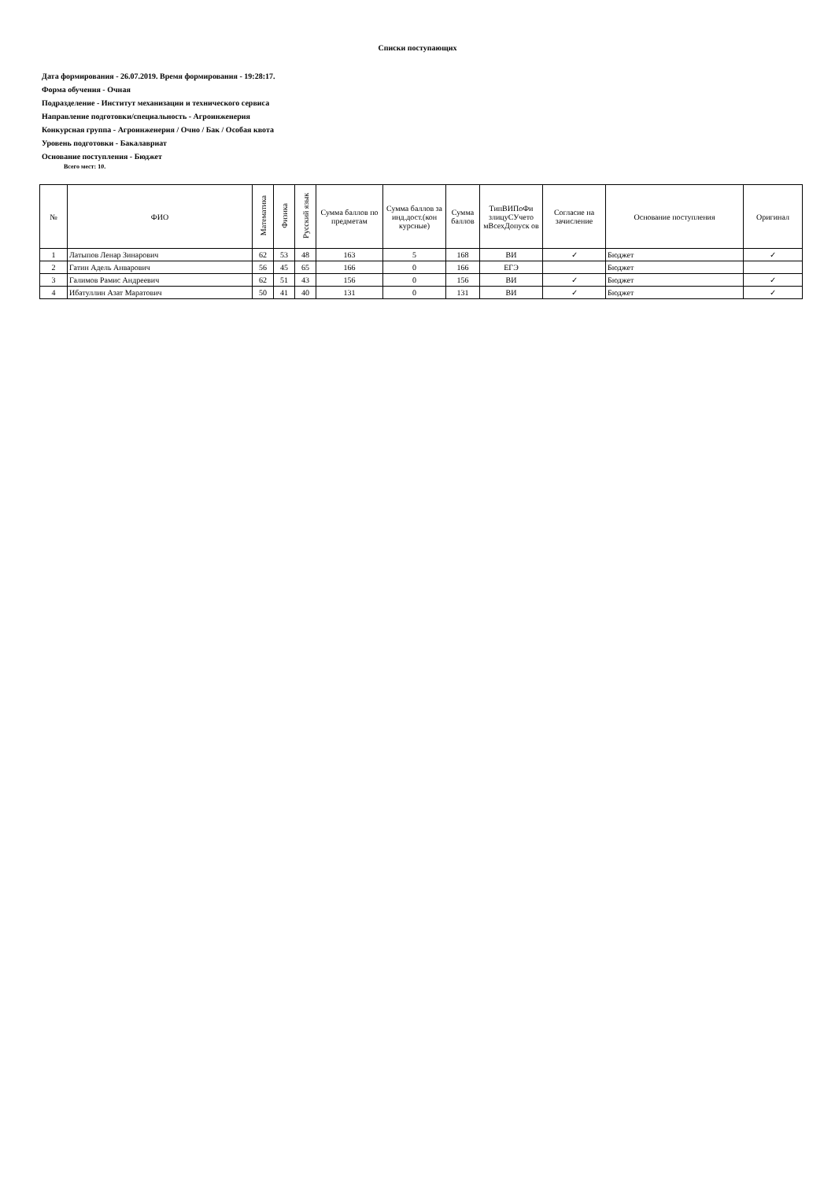Списки поступающих
Дата формирования - 26.07.2019. Время формирования - 19:28:17.
Форма обучения - Очная
Подразделение - Институт механизации и технического сервиса
Направление подготовки/специальность - Агроинженерия
Конкурсная группа - Агроинженерия / Очно / Бак / Особая квота
Уровень подготовки - Бакалавриат
Основание поступления - Бюджет
Всего мест: 10.
| № | ФИО | Математика | Физика | Русский язык | Сумма баллов по предметам | Сумма баллов за инд.дост.(кон курсные) | Сумма баллов | ТипВИПоФи злицуСУчето мВсехДопуск ов | Согласие на зачисление | Основание поступления | Оригинал |
| --- | --- | --- | --- | --- | --- | --- | --- | --- | --- | --- | --- |
| 1 | Латыпов Ленар Зинарович | 62 | 53 | 48 | 163 | 5 | 168 | ВИ | ✓ | Бюджет | ✓ |
| 2 | Гатин Адель Анварович | 56 | 45 | 65 | 166 | 0 | 166 | ЕГЭ | | Бюджет | |
| 3 | Галимов Рамис Андреевич | 62 | 51 | 43 | 156 | 0 | 156 | ВИ | ✓ | Бюджет | ✓ |
| 4 | Ибатуллин Азат Маратович | 50 | 41 | 40 | 131 | 0 | 131 | ВИ | ✓ | Бюджет | ✓ |